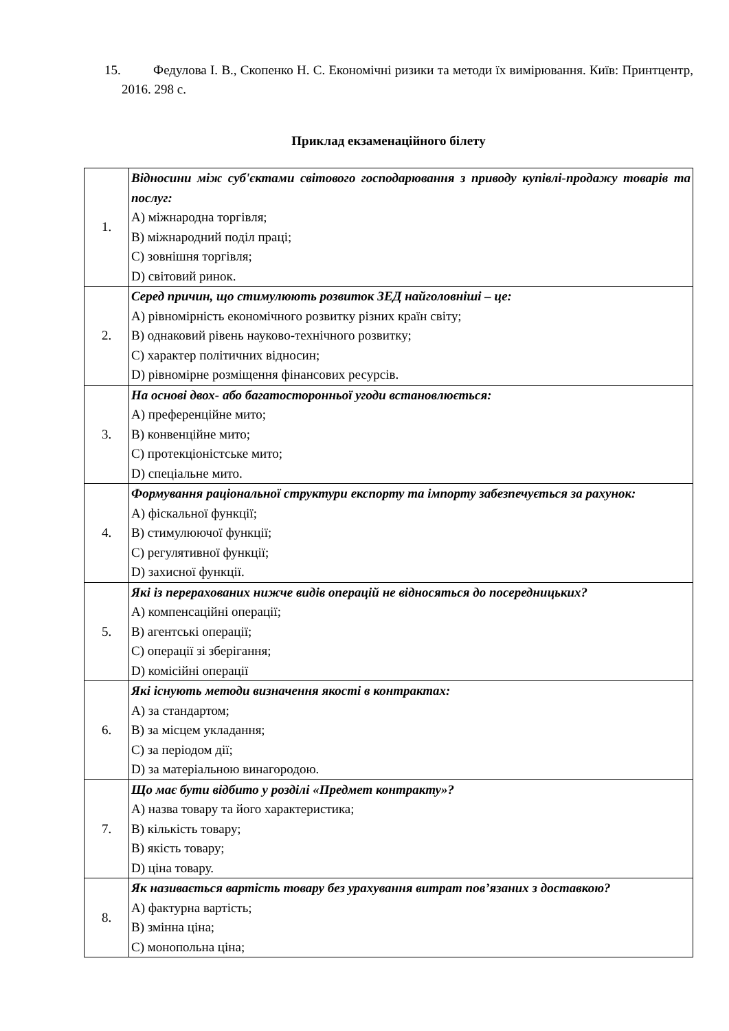15. Федулова І. В., Скопенко Н. С. Економічні ризики та методи їх вимірювання. Київ: Принтцентр, 2016. 298 с.
Приклад екзаменаційного білету
| 1. | Відносини між суб'єктами світового господарювання з приводу купівлі-продажу товарів та послуг: A) міжнародна торгівля; B) міжнародний поділ праці; C) зовнішня торгівля; D) світовий ринок. |
| 2. | Серед причин, що стимулюють розвиток ЗЕД найголовніші – це: A) рівномірність економічного розвитку різних країн світу; B) однаковий рівень науково-технічного розвитку; C) характер політичних відносин; D) рівномірне розміщення фінансових ресурсів. |
| 3. | На основі двох- або багатосторонньої угоди встановлюється: A) преференційне мито; B) конвенційне мито; C) протекціоністське мито; D) спеціальне мито. |
| 4. | Формування раціональної структури експорту та імпорту забезпечується за рахунок: A) фіскальної функції; B) стимулюючої функції; C) регулятивної функції; D) захисної функції. |
| 5. | Які із перерахованих нижче видів операцій не відносяться до посередницьких? A) компенсаційні операції; B) агентські операції; C) операції зі зберігання; D) комісійні операції |
| 6. | Які існують методи визначення якості в контрактах: A) за стандартом; B) за місцем укладання; C) за періодом дії; D) за матеріальною винагородою. |
| 7. | Що має бути відбито у розділі «Предмет контракту»? A) назва товару та його характеристика; B) кількість товару; B) якість товару; D) ціна товару. |
| 8. | Як називається вартість товару без урахування витрат пов’язаних з доставкою? A) фактурна вартість; B) змінна ціна; C) монопольна ціна; |